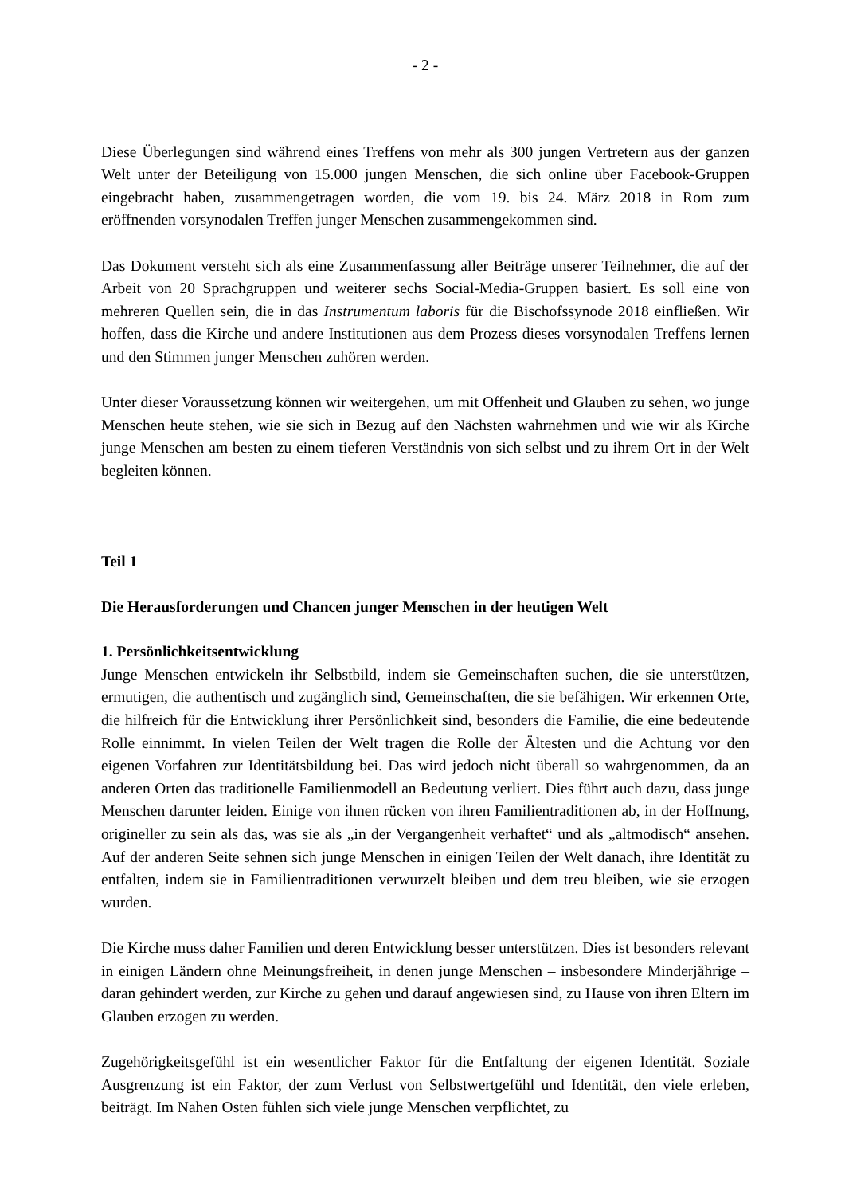- 2 -
Diese Überlegungen sind während eines Treffens von mehr als 300 jungen Vertretern aus der ganzen Welt unter der Beteiligung von 15.000 jungen Menschen, die sich online über Facebook-Gruppen eingebracht haben, zusammengetragen worden, die vom 19. bis 24. März 2018 in Rom zum eröffnenden vorsynodalen Treffen junger Menschen zusammengekommen sind.
Das Dokument versteht sich als eine Zusammenfassung aller Beiträge unserer Teilnehmer, die auf der Arbeit von 20 Sprachgruppen und weiterer sechs Social-Media-Gruppen basiert. Es soll eine von mehreren Quellen sein, die in das Instrumentum laboris für die Bischofssynode 2018 einfließen. Wir hoffen, dass die Kirche und andere Institutionen aus dem Prozess dieses vorsynodalen Treffens lernen und den Stimmen junger Menschen zuhören werden.
Unter dieser Voraussetzung können wir weitergehen, um mit Offenheit und Glauben zu sehen, wo junge Menschen heute stehen, wie sie sich in Bezug auf den Nächsten wahrnehmen und wie wir als Kirche junge Menschen am besten zu einem tieferen Verständnis von sich selbst und zu ihrem Ort in der Welt begleiten können.
Teil 1
Die Herausforderungen und Chancen junger Menschen in der heutigen Welt
1. Persönlichkeitsentwicklung
Junge Menschen entwickeln ihr Selbstbild, indem sie Gemeinschaften suchen, die sie unterstützen, ermutigen, die authentisch und zugänglich sind, Gemeinschaften, die sie befähigen. Wir erkennen Orte, die hilfreich für die Entwicklung ihrer Persönlichkeit sind, besonders die Familie, die eine bedeutende Rolle einnimmt. In vielen Teilen der Welt tragen die Rolle der Ältesten und die Achtung vor den eigenen Vorfahren zur Identitätsbildung bei. Das wird jedoch nicht überall so wahrgenommen, da an anderen Orten das traditionelle Familienmodell an Bedeutung verliert. Dies führt auch dazu, dass junge Menschen darunter leiden. Einige von ihnen rücken von ihren Familientraditionen ab, in der Hoffnung, origineller zu sein als das, was sie als „in der Vergangenheit verhaftet“ und als „altmodisch“ ansehen. Auf der anderen Seite sehnen sich junge Menschen in einigen Teilen der Welt danach, ihre Identität zu entfalten, indem sie in Familientraditionen verwurzelt bleiben und dem treu bleiben, wie sie erzogen wurden.
Die Kirche muss daher Familien und deren Entwicklung besser unterstützen. Dies ist besonders relevant in einigen Ländern ohne Meinungsfreiheit, in denen junge Menschen – insbesondere Minderjährige – daran gehindert werden, zur Kirche zu gehen und darauf angewiesen sind, zu Hause von ihren Eltern im Glauben erzogen zu werden.
Zugehörigkeitsgefühl ist ein wesentlicher Faktor für die Entfaltung der eigenen Identität. Soziale Ausgrenzung ist ein Faktor, der zum Verlust von Selbstwertgefühl und Identität, den viele erleben, beiträgt. Im Nahen Osten fühlen sich viele junge Menschen verpflichtet, zu